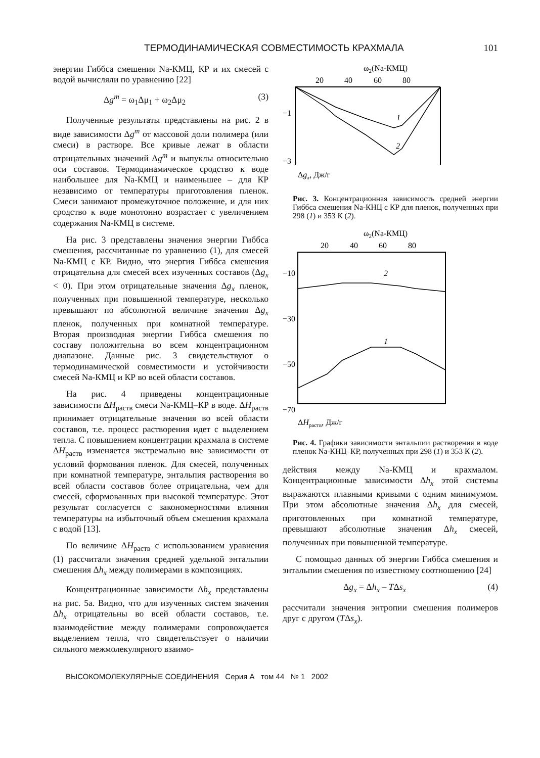ТЕРМОДИНАМИЧЕСКАЯ СОВМЕСТИМОСТЬ КРАХМАЛА 101
энергии Гиббса смешения Na-КМЦ, КР и их смесей с водой вычисляли по уравнению [22]
Δg<sup>m</sup> = ω<sub>1</sub>Δμ<sub>1</sub> + ω<sub>2</sub>Δμ<sub>2</sub> (3)
Полученные результаты представлены на рис. 2 в виде зависимости Δg<sup>m</sup> от массовой доли полимера (или смеси) в растворе. Все кривые лежат в области отрицательных значений Δg<sup>m</sup> и выпуклы относительно оси составов. Термодинамическое сродство к воде наибольшее для Na-КМЦ и наименьшее – для КР независимо от температуры приготовления пленок. Смеси занимают промежуточное положение, и для них сродство к воде монотонно возрастает с увеличением содержания Na-КМЦ в системе.
На рис. 3 представлены значения энергии Гиббса смешения, рассчитанные по уравнению (1), для смесей Na-КМЦ с КР. Видно, что энергия Гиббса смешения отрицательна для смесей всех изученных составов (Δg<sub>x</sub> < 0). При этом отрицательные значения Δg<sub>x</sub> пленок, полученных при повышенной температуре, несколько превышают по абсолютной величине значения Δg<sub>x</sub> пленок, полученных при комнатной температуре. Вторая производная энергии Гиббса смешения по составу положительна во всем концентрационном диапазоне. Данные рис. 3 свидетельствуют о термодинамической совместимости и устойчивости смесей Na-КМЦ и КР во всей области составов.
На рис. 4 приведены концентрационные зависимости ΔH<sub>раств</sub> смеси Na-КМЦ–КР в воде. ΔH<sub>раств</sub> принимает отрицательные значения во всей области составов, т.е. процесс растворения идет с выделением тепла. С повышением концентрации крахмала в системе ΔH<sub>раств</sub> изменяется экстремально вне зависимости от условий формования пленок. Для смесей, полученных при комнатной температуре, энтальпия растворения во всей области составов более отрицательна, чем для смесей, сформованных при высокой температуре. Этот результат согласуется с закономерностями влияния температуры на избыточный объем смешения крахмала с водой [13].
По величине ΔH<sub>раств</sub> с использованием уравнения (1) рассчитали значения средней удельной энтальпии смешения Δh<sub>x</sub> между полимерами в композициях.
Концентрационные зависимости Δh<sub>x</sub> представлены на рис. 5а. Видно, что для изученных систем значения Δh<sub>x</sub> отрицательны во всей области составов, т.е. взаимодействие между полимерами сопровождается выделением тепла, что свидетельствует о наличии сильного межмолекулярного взаимо-
ω2(Na-КМЦ)
20
40
60
80
−1
−3
1
2
Δgx, Дж/г
Рис. 3. Концентрационная зависимость средней энергии Гиббса смешения Na-КНЦ с КР для пленок, полученных при 298 (1) и 353 К (2).
ω2(Na-КМЦ)
20
40
60
80
−10
−30
−50
−70
2
1
ΔHраств, Дж/г
Рис. 4. Графики зависимости энтальпии растворения в воде пленок Na-КНЦ–КР, полученных при 298 (1) и 353 К (2).
действия между Na-КМЦ и крахмалом. Концентрационные зависимости Δh<sub>x</sub> этой системы выражаются плавными кривыми с одним минимумом. При этом абсолютные значения Δh<sub>x</sub> для смесей, приготовленных при комнатной температуре, превышают абсолютные значения Δh<sub>x</sub> смесей, полученных при повышенной температуре.
С помощью данных об энергии Гиббса смешения и энтальпии смешения по известному соотношению [24]
Δg<sub>x</sub> = Δh<sub>x</sub> – TΔs<sub>x</sub> (4)
рассчитали значения энтропии смешения полимеров друг с другом (TΔs<sub>x</sub>).
ВЫСОКОМОЛЕКУЛЯРНЫЕ СОЕДИНЕНИЯ Серия А том 44 № 1 2002